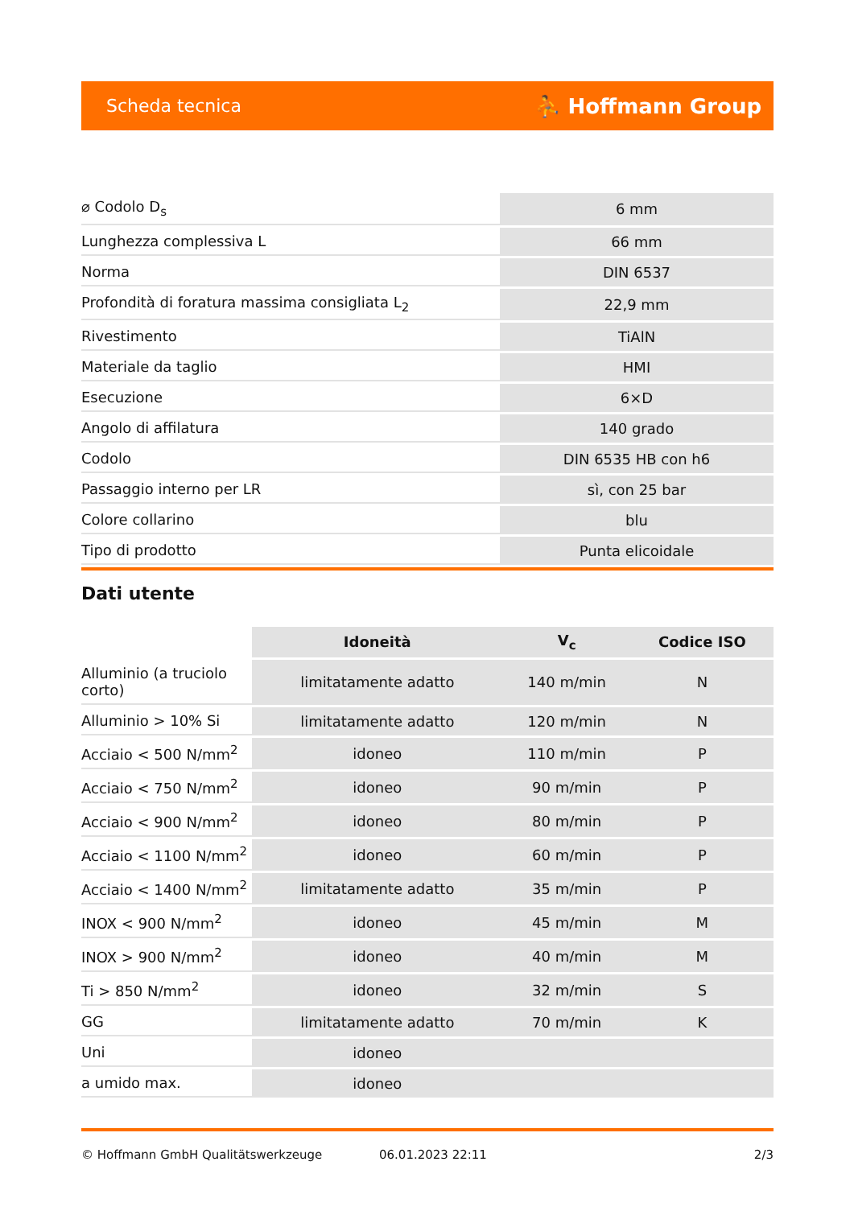Scheda tecnica ⛹ Hoffmann Group
| ⌀ Codolo D<sub>s</sub> | 6 mm |
| Lunghezza complessiva L | 66 mm |
| Norma | DIN 6537 |
| Profondità di foratura massima consigliata L<sub>2</sub> | 22,9 mm |
| Rivestimento | TiAlN |
| Materiale da taglio | HMI |
| Esecuzione | 6×D |
| Angolo di affilatura | 140 grado |
| Codolo | DIN 6535 HB con h6 |
| Passaggio interno per LR | sì, con 25 bar |
| Colore collarino | blu |
| Tipo di prodotto | Punta elicoidale |
Dati utente
| | Idoneità | V<sub>c</sub> | Codice ISO |
| --- | --- | --- | --- |
| Alluminio (a truciolo corto) | limitatamente adatto | 140 m/min | N |
| Alluminio > 10% Si | limitatamente adatto | 120 m/min | N |
| Acciaio < 500 N/mm<sup>2</sup> | idoneo | 110 m/min | P |
| Acciaio < 750 N/mm<sup>2</sup> | idoneo | 90 m/min | P |
| Acciaio < 900 N/mm<sup>2</sup> | idoneo | 80 m/min | P |
| Acciaio < 1100 N/mm<sup>2</sup> | idoneo | 60 m/min | P |
| Acciaio < 1400 N/mm<sup>2</sup> | limitatamente adatto | 35 m/min | P |
| INOX < 900 N/mm<sup>2</sup> | idoneo | 45 m/min | M |
| INOX > 900 N/mm<sup>2</sup> | idoneo | 40 m/min | M |
| Ti > 850 N/mm<sup>2</sup> | idoneo | 32 m/min | S |
| GG | limitatamente adatto | 70 m/min | K |
| Uni | idoneo | | |
| a umido max. | idoneo | | |
© Hoffmann GmbH Qualitätswerkzeuge 06.01.2023 22:11 2/3